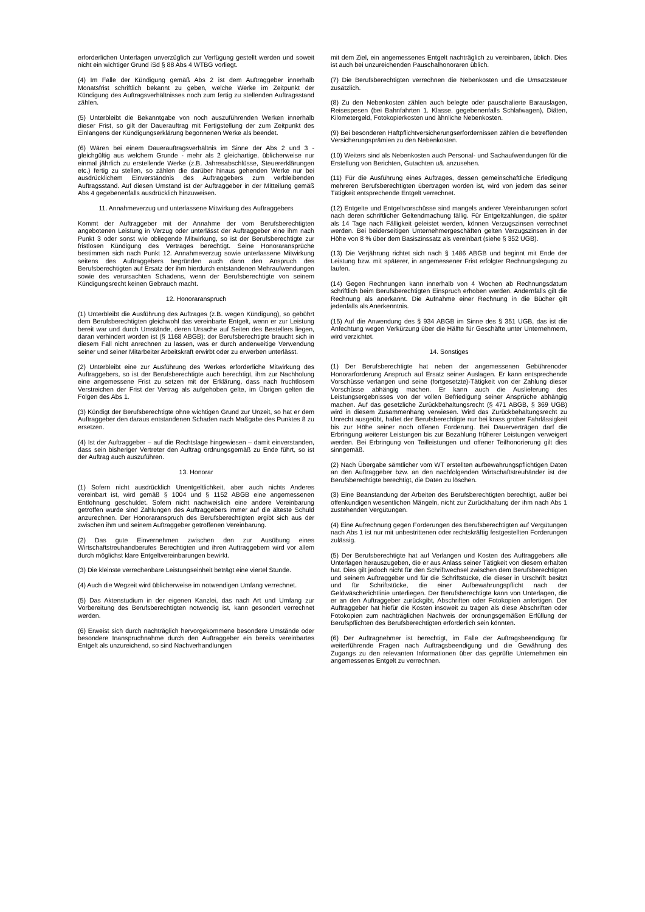erforderlichen Unterlagen unverzüglich zur Verfügung gestellt werden und soweit nicht ein wichtiger Grund iSd § 88 Abs 4 WTBG vorliegt.
(4) Im Falle der Kündigung gemäß Abs 2 ist dem Auftraggeber innerhalb Monatsfrist schriftlich bekannt zu geben, welche Werke im Zeitpunkt der Kündigung des Auftragsverhältnisses noch zum fertig zu stellenden Auftragsstand zählen.
(5) Unterbleibt die Bekanntgabe von noch auszuführenden Werken innerhalb dieser Frist, so gilt der Dauerauftrag mit Fertigstellung der zum Zeitpunkt des Einlangens der Kündigungserklärung begonnenen Werke als beendet.
(6) Wären bei einem Dauerauftragsverhältnis im Sinne der Abs 2 und 3 - gleichgültig aus welchem Grunde - mehr als 2 gleichartige, üblicherweise nur einmal jährlich zu erstellende Werke (z.B. Jahresabschlüsse, Steuererklärungen etc.) fertig zu stellen, so zählen die darüber hinaus gehenden Werke nur bei ausdrücklichem Einverständnis des Auftraggebers zum verbleibenden Auftragsstand. Auf diesen Umstand ist der Auftraggeber in der Mitteilung gemäß Abs 4 gegebenenfalls ausdrücklich hinzuweisen.
11. Annahmeverzug und unterlassene Mitwirkung des Auftraggebers
Kommt der Auftraggeber mit der Annahme der vom Berufsberechtigten angebotenen Leistung in Verzug oder unterlässt der Auftraggeber eine ihm nach Punkt 3 oder sonst wie obliegende Mitwirkung, so ist der Berufsberechtigte zur fristlosen Kündigung des Vertrages berechtigt. Seine Honoraransprüche bestimmen sich nach Punkt 12. Annahmeverzug sowie unterlassene Mitwirkung seitens des Auftraggebers begründen auch dann den Anspruch des Berufsberechtigten auf Ersatz der ihm hierdurch entstandenen Mehraufwendungen sowie des verursachten Schadens, wenn der Berufsberechtigte von seinem Kündigungsrecht keinen Gebrauch macht.
12. Honoraranspruch
(1) Unterbleibt die Ausführung des Auftrages (z.B. wegen Kündigung), so gebührt dem Berufsberechtigten gleichwohl das vereinbarte Entgelt, wenn er zur Leistung bereit war und durch Umstände, deren Ursache auf Seiten des Bestellers liegen, daran verhindert worden ist (§ 1168 ABGB); der Berufsberechtigte braucht sich in diesem Fall nicht anrechnen zu lassen, was er durch anderweitige Verwendung seiner und seiner Mitarbeiter Arbeitskraft erwirbt oder zu erwerben unterlässt.
(2) Unterbleibt eine zur Ausführung des Werkes erforderliche Mitwirkung des Auftraggebers, so ist der Berufsberechtigte auch berechtigt, ihm zur Nachholung eine angemessene Frist zu setzen mit der Erklärung, dass nach fruchtlosem Verstreichen der Frist der Vertrag als aufgehoben gelte, im Übrigen gelten die Folgen des Abs 1.
(3) Kündigt der Berufsberechtigte ohne wichtigen Grund zur Unzeit, so hat er dem Auftraggeber den daraus entstandenen Schaden nach Maßgabe des Punktes 8 zu ersetzen.
(4) Ist der Auftraggeber – auf die Rechtslage hingewiesen – damit einverstanden, dass sein bisheriger Vertreter den Auftrag ordnungsgemäß zu Ende führt, so ist der Auftrag auch auszuführen.
13. Honorar
(1) Sofern nicht ausdrücklich Unentgeltlichkeit, aber auch nichts Anderes vereinbart ist, wird gemäß § 1004 und § 1152 ABGB eine angemessenen Entlohnung geschuldet. Sofern nicht nachweislich eine andere Vereinbarung getroffen wurde sind Zahlungen des Auftraggebers immer auf die älteste Schuld anzurechnen. Der Honoraranspruch des Berufsberechtigten ergibt sich aus der zwischen ihm und seinem Auftraggeber getroffenen Vereinbarung.
(2) Das gute Einvernehmen zwischen den zur Ausübung eines Wirtschaftstreuhandberufes Berechtigten und ihren Auftraggebern wird vor allem durch möglichst klare Entgeltvereinbarungen bewirkt.
(3) Die kleinste verrechenbare Leistungseinheit beträgt eine viertel Stunde.
(4) Auch die Wegzeit wird üblicherweise im notwendigen Umfang verrechnet.
(5) Das Aktenstudium in der eigenen Kanzlei, das nach Art und Umfang zur Vorbereitung des Berufsberechtigten notwendig ist, kann gesondert verrechnet werden.
(6) Erweist sich durch nachträglich hervorgekommene besondere Umstände oder besondere Inanspruchnahme durch den Auftraggeber ein bereits vereinbartes Entgelt als unzureichend, so sind Nachverhandlungen
mit dem Ziel, ein angemessenes Entgelt nachträglich zu vereinbaren, üblich. Dies ist auch bei unzureichenden Pauschalhonoraren üblich.
(7) Die Berufsberechtigten verrechnen die Nebenkosten und die Umsatzsteuer zusätzlich.
(8) Zu den Nebenkosten zählen auch belegte oder pauschalierte Barauslagen, Reisespesen (bei Bahnfahrten 1. Klasse, gegebenenfalls Schlafwagen), Diäten, Kilometergeld, Fotokopierkosten und ähnliche Nebenkosten.
(9) Bei besonderen Haftpflichtversicherungserfordernissen zählen die betreffenden Versicherungsprämien zu den Nebenkosten.
(10) Weiters sind als Nebenkosten auch Personal- und Sachaufwendungen für die Erstellung von Berichten, Gutachten uä. anzusehen.
(11) Für die Ausführung eines Auftrages, dessen gemeinschaftliche Erledigung mehreren Berufsberechtigten übertragen worden ist, wird von jedem das seiner Tätigkeit entsprechende Entgelt verrechnet.
(12) Entgelte und Entgeltvorschüsse sind mangels anderer Vereinbarungen sofort nach deren schriftlicher Geltendmachung fällig. Für Entgeltzahlungen, die später als 14 Tage nach Fälligkeit geleistet werden, können Verzugszinsen verrechnet werden. Bei beiderseitigen Unternehmergeschäften gelten Verzugszinsen in der Höhe von 8 % über dem Basiszinssatz als vereinbart (siehe § 352 UGB).
(13) Die Verjährung richtet sich nach § 1486 ABGB und beginnt mit Ende der Leistung bzw. mit späterer, in angemessener Frist erfolgter Rechnungslegung zu laufen.
(14) Gegen Rechnungen kann innerhalb von 4 Wochen ab Rechnungsdatum schriftlich beim Berufsberechtigten Einspruch erhoben werden. Andernfalls gilt die Rechnung als anerkannt. Die Aufnahme einer Rechnung in die Bücher gilt jedenfalls als Anerkenntnis.
(15) Auf die Anwendung des § 934 ABGB im Sinne des § 351 UGB, das ist die Anfechtung wegen Verkürzung über die Hälfte für Geschäfte unter Unternehmern, wird verzichtet.
14. Sonstiges
(1) Der Berufsberechtigte hat neben der angemessenen Gebührenoder Honorarforderung Anspruch auf Ersatz seiner Auslagen. Er kann entsprechende Vorschüsse verlangen und seine (fortgesetzte)-Tätigkeit von der Zahlung dieser Vorschüsse abhängig machen. Er kann auch die Auslieferung des Leistungsergebnisses von der vollen Befriedigung seiner Ansprüche abhängig machen. Auf das gesetzliche Zurückbehaltungsrecht (§ 471 ABGB, § 369 UGB) wird in diesem Zusammenhang verwiesen. Wird das Zurückbehaltungsrecht zu Unrecht ausgeübt, haftet der Berufsberechtigte nur bei krass grober Fahrlässigkeit bis zur Höhe seiner noch offenen Forderung. Bei Dauerverträgen darf die Erbringung weiterer Leistungen bis zur Bezahlung früherer Leistungen verweigert werden. Bei Erbringung von Teilleistungen und offener Teilhonorierung gilt dies sinngemäß.
(2) Nach Übergabe sämtlicher vom WT erstellten aufbewahrungspflichtigen Daten an den Auftraggeber bzw. an den nachfolgenden Wirtschaftstreuhänder ist der Berufsberechtigte berechtigt, die Daten zu löschen.
(3) Eine Beanstandung der Arbeiten des Berufsberechtigten berechtigt, außer bei offenkundigen wesentlichen Mängeln, nicht zur Zurückhaltung der ihm nach Abs 1 zustehenden Vergütungen.
(4) Eine Aufrechnung gegen Forderungen des Berufsberechtigten auf Vergütungen nach Abs 1 ist nur mit unbestrittenen oder rechtskräftig festgestellten Forderungen zulässig.
(5) Der Berufsberechtigte hat auf Verlangen und Kosten des Auftraggebers alle Unterlagen herauszugeben, die er aus Anlass seiner Tätigkeit von diesem erhalten hat. Dies gilt jedoch nicht für den Schriftwechsel zwischen dem Berufsberechtigten und seinem Auftraggeber und für die Schriftstücke, die dieser in Urschrift besitzt und für Schriftstücke, die einer Aufbewahrungspflicht nach der Geldwäscherichtlinie unterliegen. Der Berufsberechtigte kann von Unterlagen, die er an den Auftraggeber zurückgibt, Abschriften oder Fotokopien anfertigen. Der Auftraggeber hat hiefür die Kosten insoweit zu tragen als diese Abschriften oder Fotokopien zum nachträglichen Nachweis der ordnungsgemäßen Erfüllung der Berufspflichten des Berufsberechtigten erforderlich sein könnten.
(6) Der Auftragnehmer ist berechtigt, im Falle der Auftragsbeendigung für weiterführende Fragen nach Auftragsbeendigung und die Gewährung des Zugangs zu den relevanten Informationen über das geprüfte Unternehmen ein angemessenes Entgelt zu verrechnen.